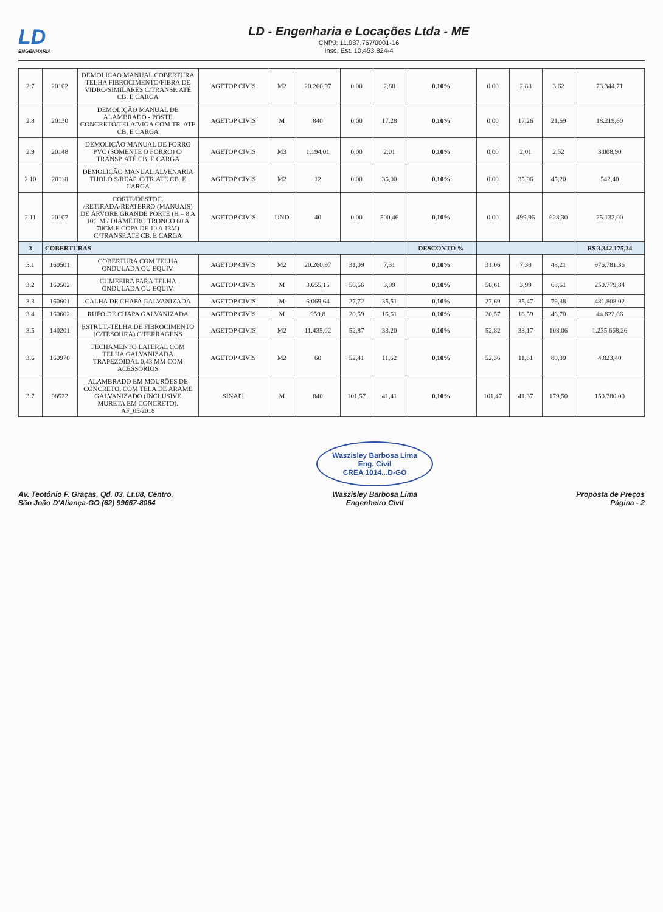LD
ENGENHARIA
LD - Engenharia e Locações Ltda - ME
CNPJ: 11.087.767/0001-16
Insc. Est. 10.453.824-4
| 2.7 | 20102 | DEMOLICAO MANUAL COBERTURA TELHA FIBROCIMENTO/FIBRA DE VIDRO/SIMILARES C/TRANSP. ATÉ CB. E CARGA | AGETOP CIVIS | M2 | 20.260,97 | 0,00 | 2,88 | 0,10% | 0,00 | 2,88 | 3,62 | 73.344,71 |
| 2.8 | 20130 | DEMOLIÇÃO MANUAL DE ALAMBRADO - POSTE CONCRETO/TELA/VIGA COM TR. ATE CB. E CARGA | AGETOP CIVIS | M | 840 | 0,00 | 17,28 | 0,10% | 0,00 | 17,26 | 21,69 | 18.219,60 |
| 2.9 | 20148 | DEMOLIÇÃO MANUAL DE FORRO PVC (SOMENTE O FORRO) C/ TRANSP. ATÉ CB. E CARGA | AGETOP CIVIS | M3 | 1.194,01 | 0,00 | 2,01 | 0,10% | 0,00 | 2,01 | 2,52 | 3.008,90 |
| 2.10 | 20118 | DEMOLIÇÃO MANUAL ALVENARIA TIJOLO S/REAP. C/TR.ATE CB. E CARGA | AGETOP CIVIS | M2 | 12 | 0,00 | 36,00 | 0,10% | 0,00 | 35,96 | 45,20 | 542,40 |
| 2.11 | 20107 | CORTE/DESTOC. /RETIRADA/REATERRO (MANUAIS) DE ÁRVORE GRANDE PORTE (H = 8 A 10C M / DIÂMETRO TRONCO 60 A 70CM E COPA DE 10 A 13M) C/TRANSP.ATE CB. E CARGA | AGETOP CIVIS | UND | 40 | 0,00 | 500,46 | 0,10% | 0,00 | 499,96 | 628,30 | 25.132,00 |
| 3 | COBERTURAS | | | | | | | DESCONTO % | | | | R$ 3.342.175,34 |
| 3.1 | 160501 | COBERTURA COM TELHA ONDULADA OU EQUIV. | AGETOP CIVIS | M2 | 20.260,97 | 31,09 | 7,31 | 0,10% | 31,06 | 7,30 | 48,21 | 976.781,36 |
| 3.2 | 160502 | CUMEEIRA PARA TELHA ONDULADA OU EQUIV. | AGETOP CIVIS | M | 3.655,15 | 50,66 | 3,99 | 0,10% | 50,61 | 3,99 | 68,61 | 250.779,84 |
| 3.3 | 160601 | CALHA DE CHAPA GALVANIZADA | AGETOP CIVIS | M | 6.069,64 | 27,72 | 35,51 | 0,10% | 27,69 | 35,47 | 79,38 | 481.808,02 |
| 3.4 | 160602 | RUFO DE CHAPA GALVANIZADA | AGETOP CIVIS | M | 959,8 | 20,59 | 16,61 | 0,10% | 20,57 | 16,59 | 46,70 | 44.822,66 |
| 3.5 | 140201 | ESTRUT.-TELHA DE FIBROCIMENTO (C/TESOURA) C/FERRAGENS | AGETOP CIVIS | M2 | 11.435,02 | 52,87 | 33,20 | 0,10% | 52,82 | 33,17 | 108,06 | 1.235.668,26 |
| 3.6 | 160970 | FECHAMENTO LATERAL COM TELHA GALVANIZADA TRAPEZOIDAL 0,43 MM COM ACESSÓRIOS | AGETOP CIVIS | M2 | 60 | 52,41 | 11,62 | 0,10% | 52,36 | 11,61 | 80,39 | 4.823,40 |
| 3.7 | 98522 | ALAMBRADO EM MOURÕES DE CONCRETO, COM TELA DE ARAME GALVANIZADO (INCLUSIVE MURETA EM CONCRETO). AF_05/2018 | SINAPI | M | 840 | 101,57 | 41,41 | 0,10% | 101,47 | 41,37 | 179,50 | 150.780,00 |
Av. Teotônio F. Graças, Qd. 03, Lt.08, Centro,
São João D'Aliança-GO (62) 99667-8064
Waszisley Barbosa Lima
Eng. Civil
CREA 1014...D-GO
Waszisley Barbosa Lima
Engenheiro Civil
Proposta de Preços
Página - 2